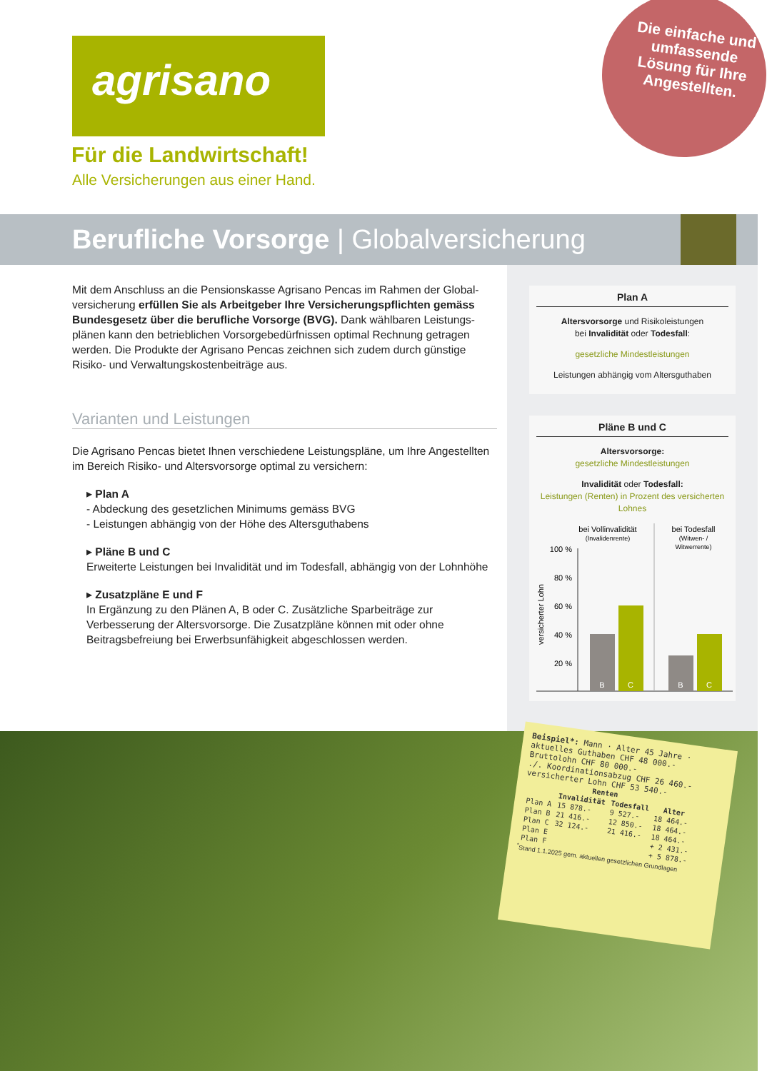agrisano
Für die Landwirtschaft!
Alle Versicherungen aus einer Hand.
Die einfache und umfassende Lösung für Ihre Angestellten.
Berufliche Vorsorge | Globalversicherung
Mit dem Anschluss an die Pensionskasse Agrisano Pencas im Rahmen der Global­versicherung erfüllen Sie als Arbeitgeber Ihre Versicherungspflichten gemäss Bundesgesetz über die berufliche Vorsorge (BVG). Dank wählbaren Leistungs­plänen kann den betrieblichen Vorsorgebedürfnissen optimal Rechnung getragen werden. Die Produkte der Agrisano Pencas zeichnen sich zudem durch günstige Risiko- und Verwaltungskostenbeiträge aus.
Varianten und Leistungen
Die Agrisano Pencas bietet Ihnen verschiedene Leistungspläne, um Ihre Angestellten im Bereich Risiko- und Altersvorsorge optimal zu versichern:
▸ Plan A
- Abdeckung des gesetzlichen Minimums gemäss BVG
- Leistungen abhängig von der Höhe des Altersguthabens
▸ Pläne B und C
Erweiterte Leistungen bei Invalidität und im Todesfall, abhängig von der Lohnhöhe
▸ Zusatzpläne E und F
In Ergänzung zu den Plänen A, B oder C. Zusätzliche Sparbeiträge zur Verbesserung der Altersvorsorge. Die Zusatzpläne können mit oder ohne Beitragsbefreiung bei Erwerbsunfähigkeit abgeschlossen werden.
Plan A
Altersvorsorge und Risikoleistungen
bei Invalidität oder Todesfall:
gesetzliche Mindestleistungen
Leistungen abhängig vom Altersguthaben
Pläne B und C
Altersvorsorge:
gesetzliche Mindestleistungen
Invalidität oder Todesfall:
Leistungen (Renten) in Prozent des versicherten Lohnes
bei Vollinvalidität
(Invalidenrente)
bei Todesfall
(Witwen- /
Witwerrente)
100 %
80 %
60 %
40 %
20 %
B
C
B
C
versicherter Lohn
Beispiel*: Mann · Alter 45 Jahre · aktuelles Guthaben CHF 48 000.-
Bruttolohn CHF 80 000.-
./. Koordinationsabzug CHF 26 460.-
versicherter Lohn CHF 53 540.-
| | Renten | | |
| --- | --- | --- | --- |
| | Invalidität | Todesfall | Alter |
| Plan A | 15 878.- | 9 527.- | 18 464.- |
| Plan B | 21 416.- | 12 850.- | 18 464.- |
| Plan C | 32 124.- | 21 416.- | 18 464.- |
| Plan E | | | + 2 431.- |
| Plan F | | | + 5 878.- |
<sup>*</sup> Stand 1.1.2025 gem. aktuellen gesetzlichen Grundlagen